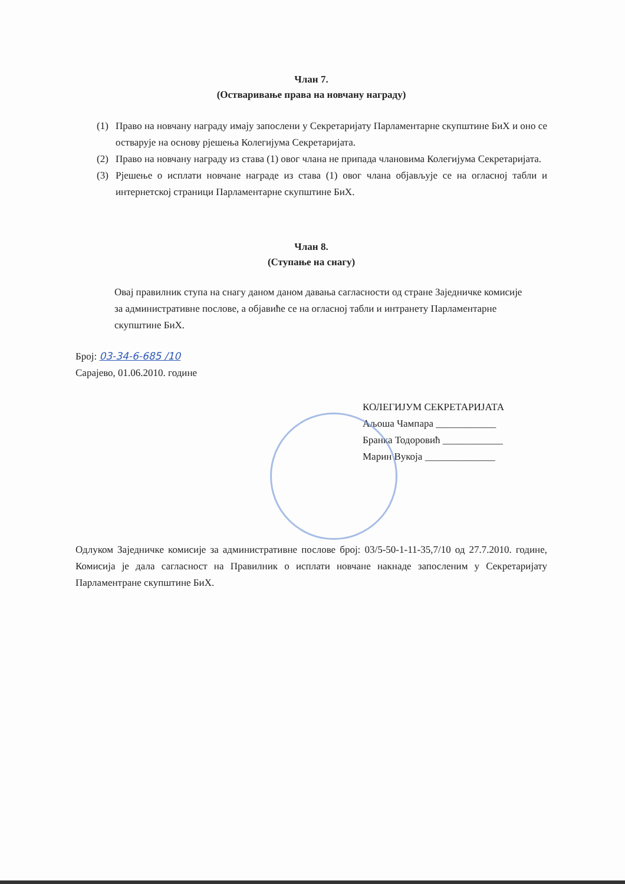Члан 7.
(Остваривање права на новчану награду)
(1) Право на новчану награду имају запослени у Секретаријату Парламентарне скупштине БиХ и оно се остварује на основу рјешења Колегијума Секретаријата.
(2) Право на новчану награду из става (1) овог члана не припада члановима Колегијума Секретаријата.
(3) Рјешење о исплати новчане награде из става (1) овог члана објављује се на огласној табли и интернетској страници Парламентарне скупштине БиХ.
Члан 8.
(Ступање на снагу)
Овај правилник ступа на снагу даном даном давања сагласности од стране Заједничке комисије за административне послове, а објавиће се на огласној табли и интранету Парламентарне скупштине БиХ.
Број: 03-34-6-685 /10
Сарајево, 01.06.2010. године
КОЛЕГИЈУМ СЕКРЕТАРИЈАТА
Аљоша Чампара ____________
Бранка Тодоровић ____________
Марин Вукоја ______________
Одлуком Заједничке комисије за административне послове број: 03/5-50-1-11-35,7/10 од 27.7.2010. године, Комисија је дала сагласност на Правилник о исплати новчане накнаде запосленим у Секретаријату Парламентране скупштине БиХ.